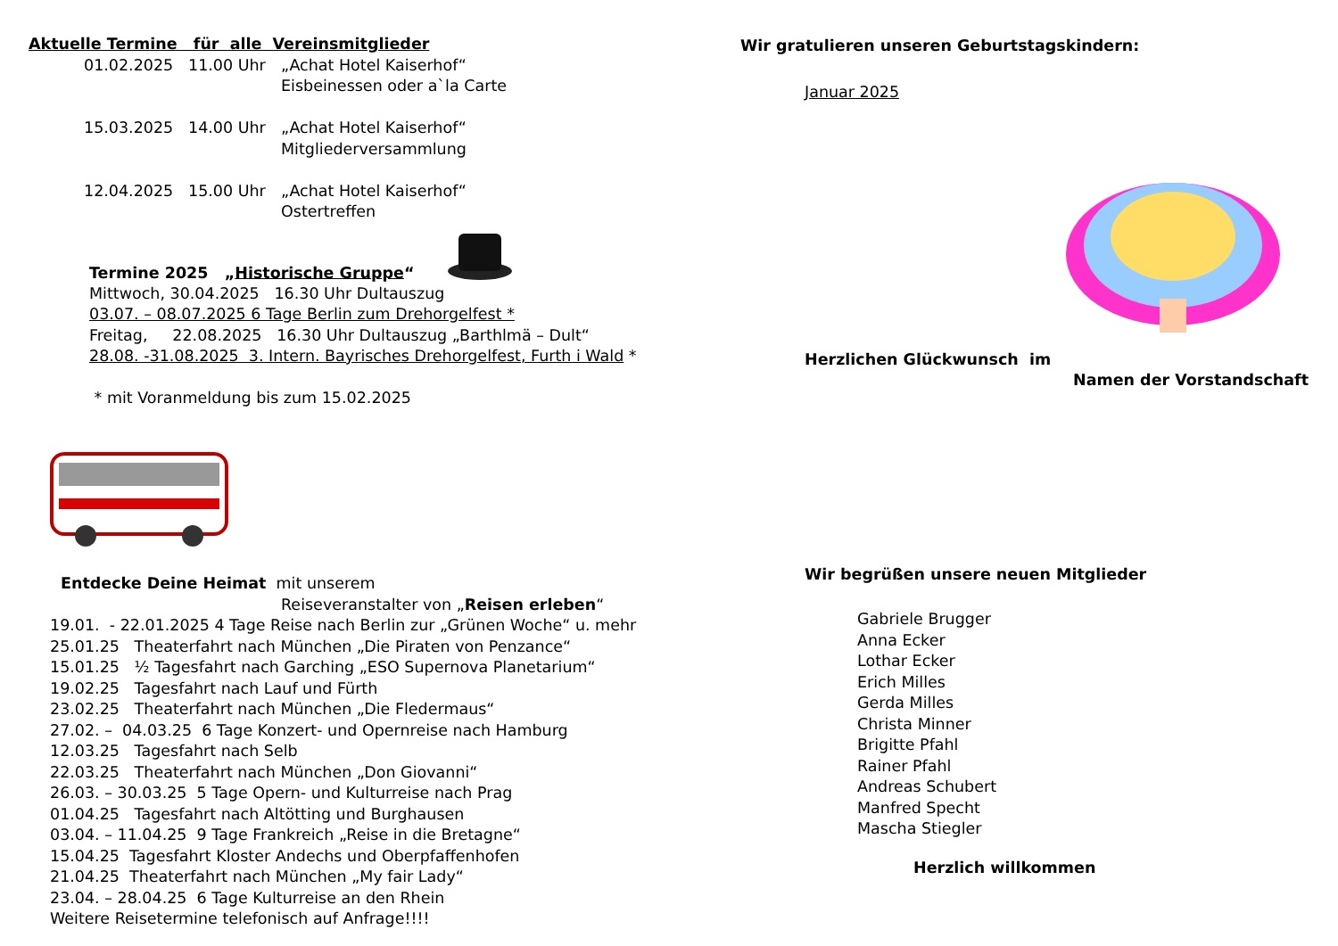Aktuelle Termine für alle Vereinsmitglieder
01.02.2025 11.00 Uhr „Achat Hotel Kaiserhof“
Eisbeinessen oder a`la Carte
15.03.2025 14.00 Uhr „Achat Hotel Kaiserhof“
Mitgliederversammlung
12.04.2025 15.00 Uhr „Achat Hotel Kaiserhof“
Ostertreffen
Termine 2025 „Historische Gruppe“
Mittwoch, 30.04.2025 16.30 Uhr Dultauszug
03.07. – 08.07.2025 6 Tage Berlin zum Drehorgelfest *
Freitag, 22.08.2025 16.30 Uhr Dultauszug „Barthlmä – Dult“
28.08. -31.08.2025 3. Intern. Bayrisches Drehorgelfest, Furth i Wald *
* mit Voranmeldung bis zum 15.02.2025
Entdecke Deine Heimat mit unserem
Reiseveranstalter von „Reisen erleben“
19.01. - 22.01.2025 4 Tage Reise nach Berlin zur „Grünen Woche“ u. mehr
25.01.25 Theaterfahrt nach München „Die Piraten von Penzance“
15.01.25 ½ Tagesfahrt nach Garching „ESO Supernova Planetarium“
19.02.25 Tagesfahrt nach Lauf und Fürth
23.02.25 Theaterfahrt nach München „Die Fledermaus“
27.02. – 04.03.25 6 Tage Konzert- und Opernreise nach Hamburg
12.03.25 Tagesfahrt nach Selb
22.03.25 Theaterfahrt nach München „Don Giovanni“
26.03. – 30.03.25 5 Tage Opern- und Kulturreise nach Prag
01.04.25 Tagesfahrt nach Altötting und Burghausen
03.04. – 11.04.25 9 Tage Frankreich „Reise in die Bretagne“
15.04.25 Tagesfahrt Kloster Andechs und Oberpfaffenhofen
21.04.25 Theaterfahrt nach München „My fair Lady“
23.04. – 28.04.25 6 Tage Kulturreise an den Rhein
Weitere Reisetermine telefonisch auf Anfrage!!!!
Wir gratulieren unseren Geburtstagskindern:
Januar 2025
Herzlichen Glückwunsch im
Namen der Vorstandschaft
Wir begrüßen unsere neuen Mitglieder
Gabriele Brugger
Anna Ecker
Lothar Ecker
Erich Milles
Gerda Milles
Christa Minner
Brigitte Pfahl
Rainer Pfahl
Andreas Schubert
Manfred Specht
Mascha Stiegler
Herzlich willkommen